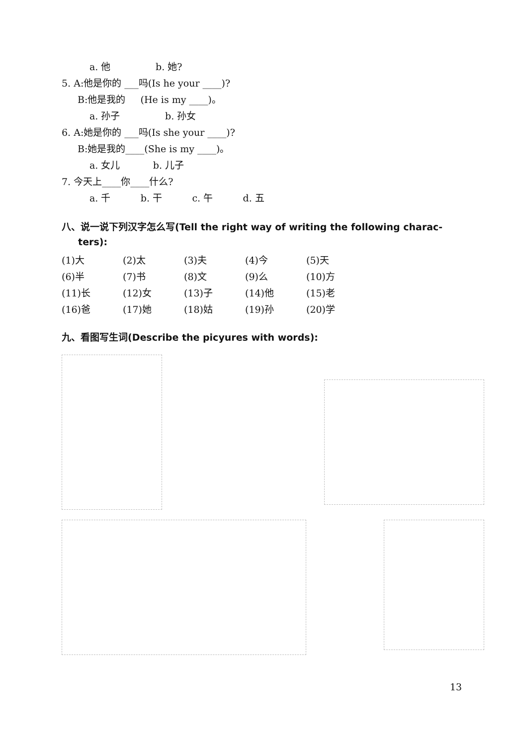a. 他 b. 她?
5. A:他是你的 ___吗(Is he your ____)?
B:他是我的 (He is my ____)。
a. 孙子 b. 孙女
6. A:她是你的 ___吗(Is she your ____)?
B:她是我的____(She is my ____)。
a. 女儿 b. 儿子
7. 今天上____你____什么?
a. 千 b. 干 c. 午 d. 五
八、说一说下列汉字怎么写(Tell the right way of writing the following charac-
ters):
| (1)大 | (2)太 | (3)夫 | (4)今 | (5)天 |
| (6)半 | (7)书 | (8)文 | (9)么 | (10)方 |
| (11)长 | (12)女 | (13)子 | (14)他 | (15)老 |
| (16)爸 | (17)她 | (18)姑 | (19)孙 | (20)学 |
九、看图写生词(Describe the picyures with words):
13